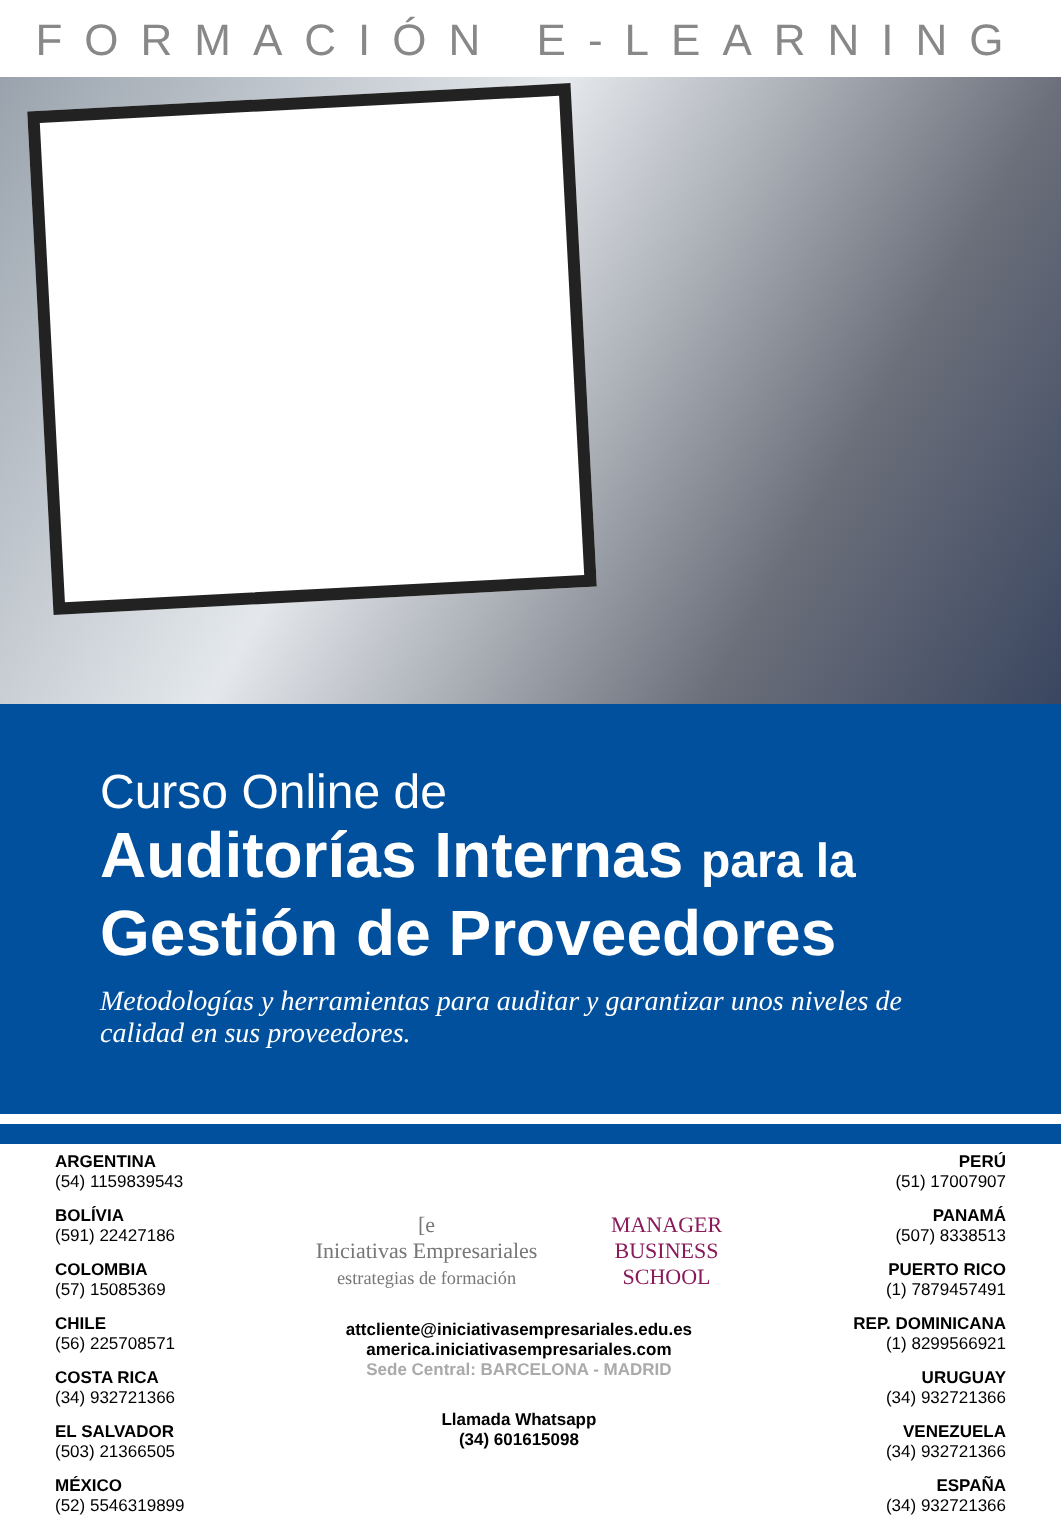FORMACIÓN E-LEARNING
Curso Online de
Auditorías Internas para la
Gestión de Proveedores
Metodologías y herramientas para auditar y garantizar unos niveles de calidad en sus proveedores.
ARGENTINA
(54) 1159839543
BOLÍVIA
(591) 22427186
COLOMBIA
(57) 15085369
CHILE
(56) 225708571
COSTA RICA
(34) 932721366
EL SALVADOR
(503) 21366505
MÉXICO
(52) 5546319899
[e
Iniciativas Empresariales
estrategias de formación
MANAGER
BUSINESS
SCHOOL
attcliente@iniciativasempresariales.edu.es
america.iniciativasempresariales.com
Sede Central: BARCELONA - MADRID
Llamada Whatsapp
(34) 601615098
PERÚ
(51) 17007907
PANAMÁ
(507) 8338513
PUERTO RICO
(1) 7879457491
REP. DOMINICANA
(1) 8299566921
URUGUAY
(34) 932721366
VENEZUELA
(34) 932721366
ESPAÑA
(34) 932721366